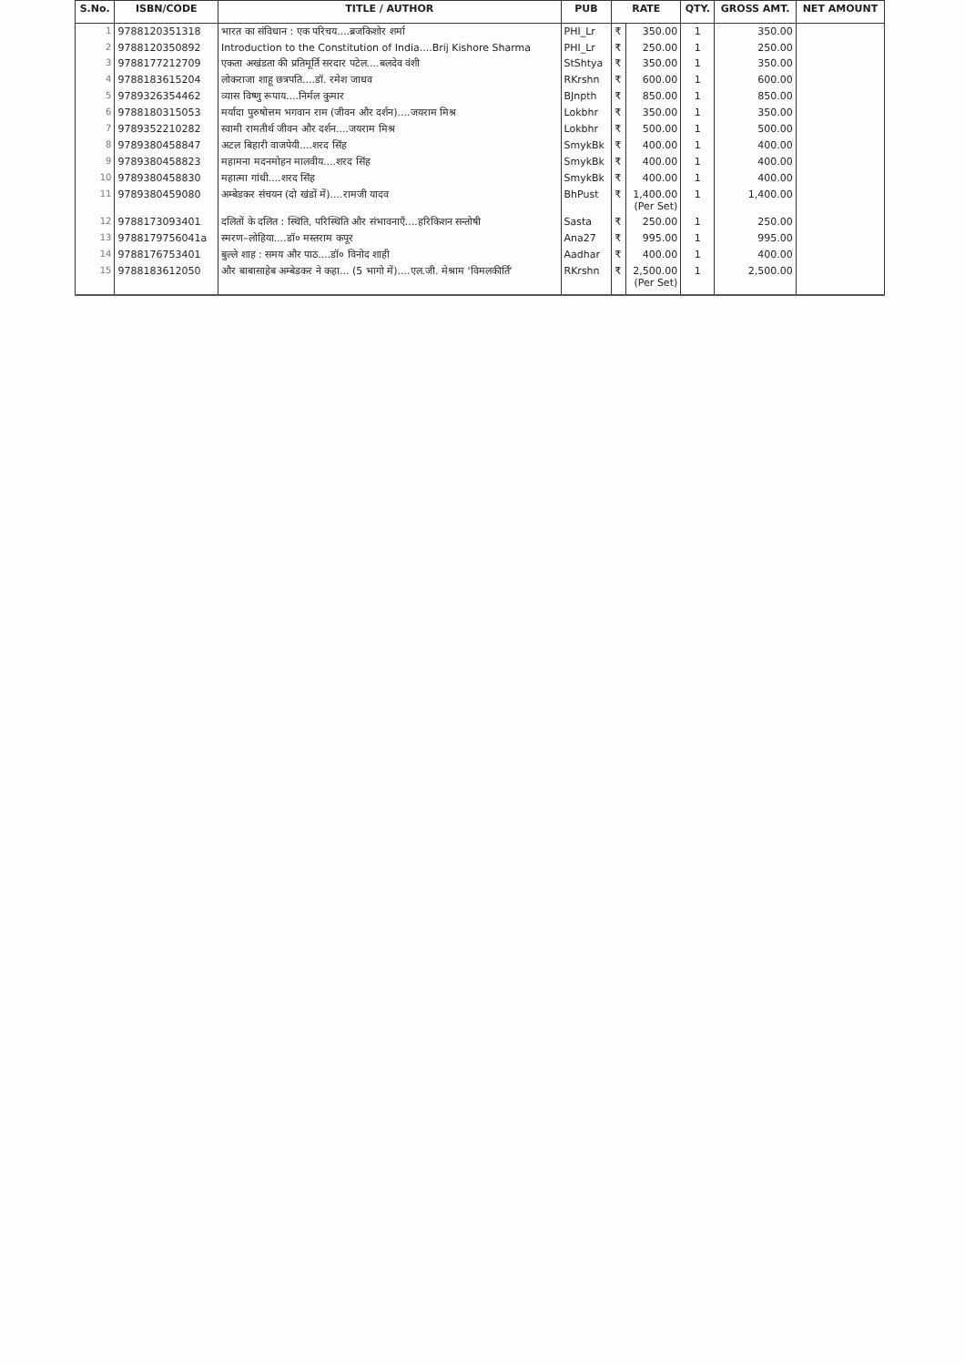| S.No. | ISBN/CODE | TITLE / AUTHOR | PUB | RATE | | QTY. | GROSS AMT. | NET AMOUNT |
| --- | --- | --- | --- | --- | --- | --- | --- | --- |
| 1 | 9788120351318 | भारत का संविधान : एक परिचय....ब्रजकिशोर शर्मा | PHI_Lr | ₹ | 350.00 | 1 | 350.00 | |
| 2 | 9788120350892 | Introduction to the Constitution of India....Brij Kishore Sharma | PHI_Lr | ₹ | 250.00 | 1 | 250.00 | |
| 3 | 9788177212709 | एकता अखंडता की प्रतिमूर्ति सरदार पटेल....बलदेव वंशी | StShtya | ₹ | 350.00 | 1 | 350.00 | |
| 4 | 9788183615204 | लोकराजा शाहू छत्रपति....डॉ. रमेश जाधव | RKrshn | ₹ | 600.00 | 1 | 600.00 | |
| 5 | 9789326354462 | व्यास विष्णु रूपाय....निर्मल कुमार | BJnpth | ₹ | 850.00 | 1 | 850.00 | |
| 6 | 9788180315053 | मर्यादा पुरुषोत्तम भगवान राम (जीवन और दर्शन)....जयराम मिश्र | Lokbhr | ₹ | 350.00 | 1 | 350.00 | |
| 7 | 9789352210282 | स्वामी रामतीर्थ जीवन और दर्शन....जयराम मिश्र | Lokbhr | ₹ | 500.00 | 1 | 500.00 | |
| 8 | 9789380458847 | अटल बिहारी वाजपेयी....शरद सिंह | SmykBk | ₹ | 400.00 | 1 | 400.00 | |
| 9 | 9789380458823 | महामना मदनमोहन मालवीय....शरद सिंह | SmykBk | ₹ | 400.00 | 1 | 400.00 | |
| 10 | 9789380458830 | महात्मा गांधी....शरद सिंह | SmykBk | ₹ | 400.00 | 1 | 400.00 | |
| 11 | 9789380459080 | अम्बेडकर संचयन (दो खंडों में)....रामजी यादव | BhPust | ₹ | 1,400.00 (Per Set) | 1 | 1,400.00 | |
| 12 | 9788173093401 | दलितों के दलित : स्थिति, परिस्थिति और संभावनाएँ....हरिकिशन सन्तोषी | Sasta | ₹ | 250.00 | 1 | 250.00 | |
| 13 | 9788179756041a | स्मरण–लोहिया....डॉ० मस्तराम कपूर | Ana27 | ₹ | 995.00 | 1 | 995.00 | |
| 14 | 9788176753401 | बुल्ले शाह : समय और पाठ....डॉ० विनोद शाही | Aadhar | ₹ | 400.00 | 1 | 400.00 | |
| 15 | 9788183612050 | और बाबासाहेब अम्बेडकर ने कहा... (5 भागो में)....एल.जी. मेश्राम 'विमलकीर्ति' | RKrshn | ₹ | 2,500.00 (Per Set) | 1 | 2,500.00 | |